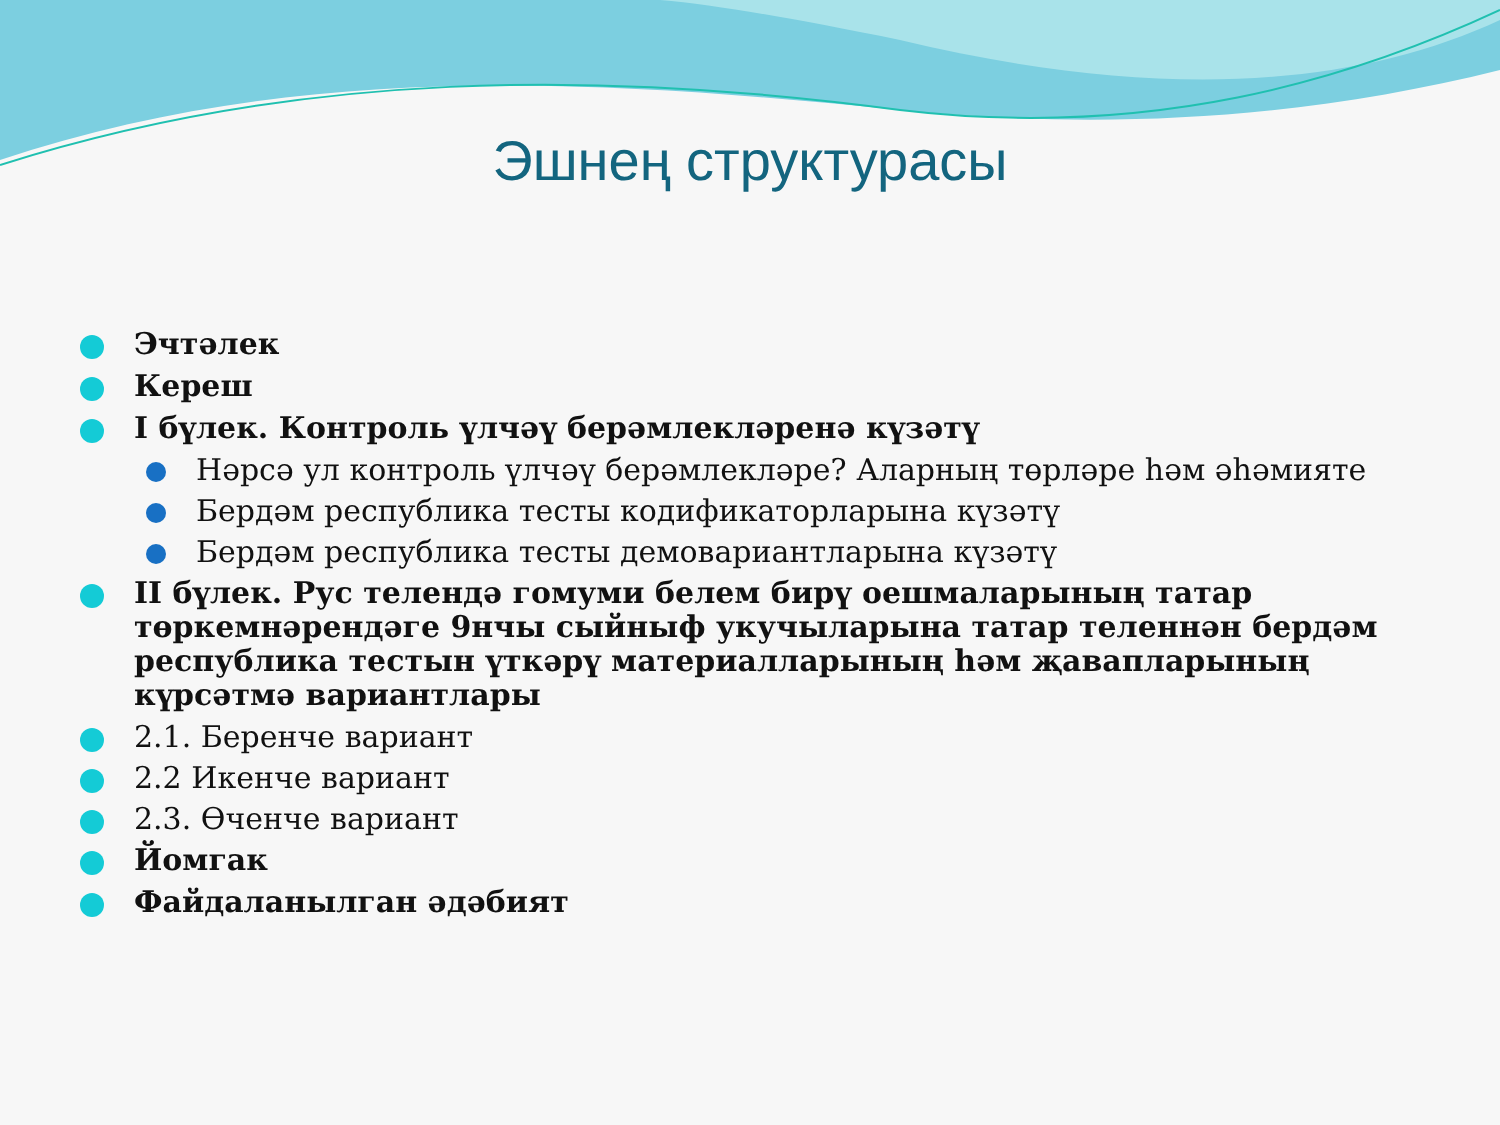Эшнең структурасы
Эчтәлек
Кереш
I бүлек. Контроль үлчәү берәмлекләренә күзәтү
Нәрсә ул контроль үлчәү берәмлекләре? Аларның төрләре һәм әһәмияте
Бердәм республика тесты кодификаторларына күзәтү
Бердәм республика тесты демовариантларына күзәтү
II бүлек. Рус телендә гомуми белем бирү оешмаларының татар төркемнәрендәге 9нчы сыйныф укучыларына татар теленнән бердәм республика тестын үткәрү материалларының һәм җавапларының күрсәтмә вариантлары
2.1. Беренче вариант
2.2 Икенче вариант
2.3. Өченче вариант
Йомгак
Файдаланылган әдәбият